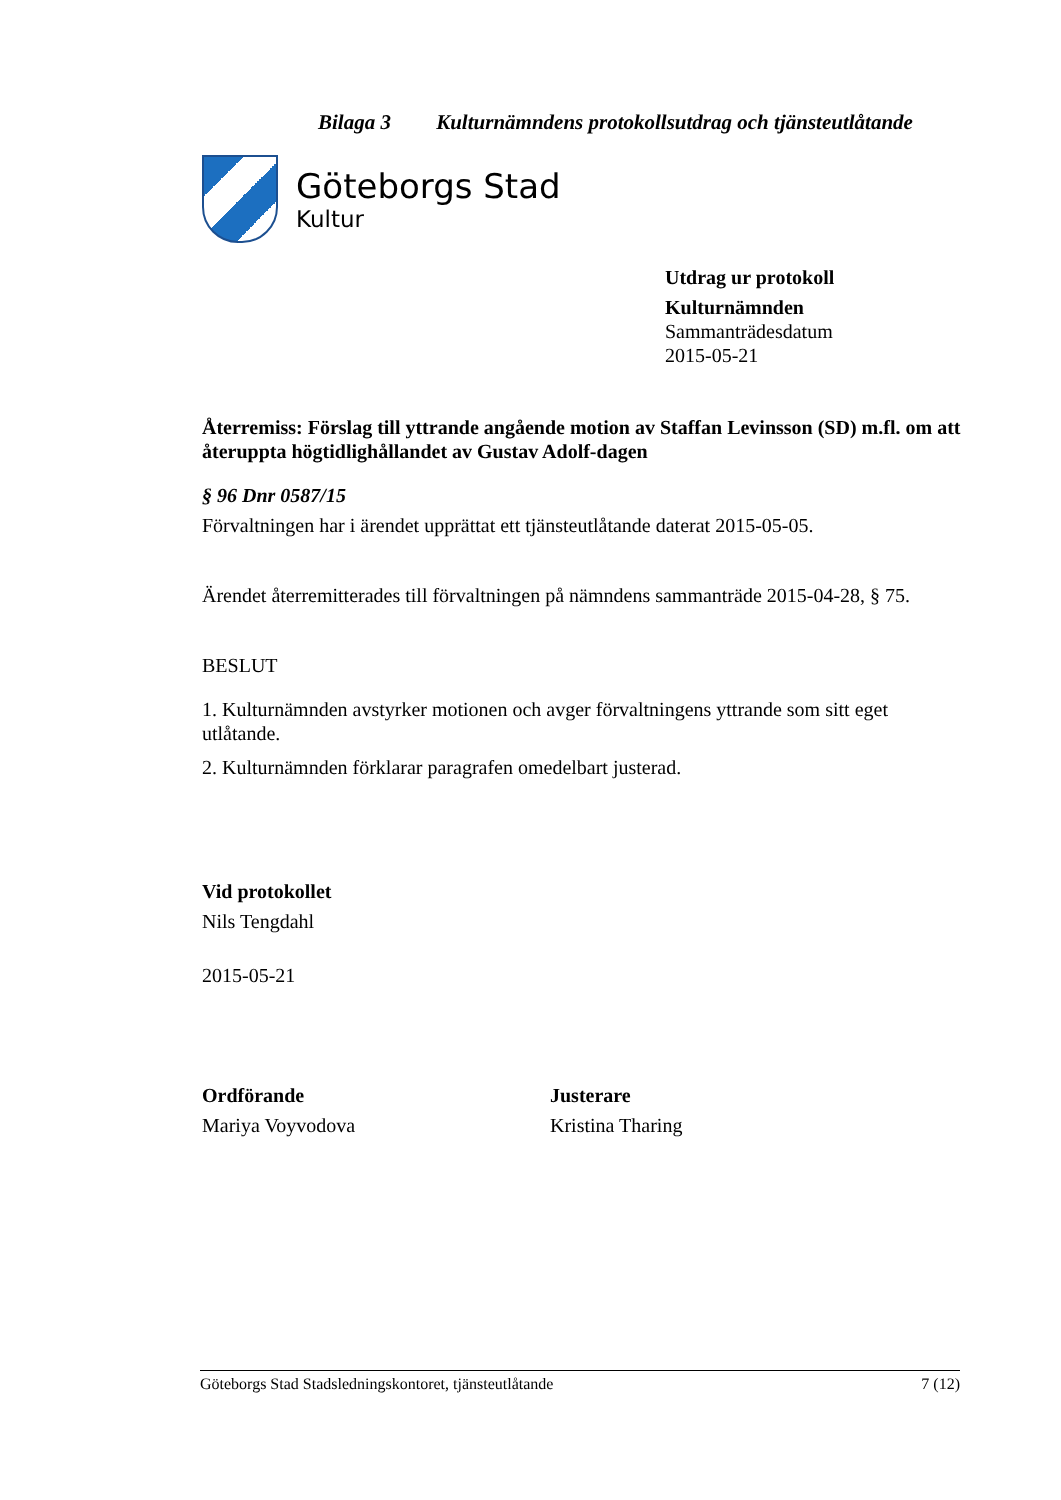Bilaga 3 Kulturnämndens protokollsutdrag och tjänsteutlåtande
Göteborgs Stad
Kultur
Utdrag ur protokoll
Kulturnämnden
Sammanträdesdatum
2015-05-21
Återremiss: Förslag till yttrande angående motion av Staffan Levinsson (SD) m.fl. om att återuppta högtidlighållandet av Gustav Adolf-dagen
§ 96 Dnr 0587/15
Förvaltningen har i ärendet upprättat ett tjänsteutlåtande daterat 2015-05-05.
Ärendet återremitterades till förvaltningen på nämndens sammanträde 2015-04-28, § 75.
BESLUT
1. Kulturnämnden avstyrker motionen och avger förvaltningens yttrande som sitt eget utlåtande.
2. Kulturnämnden förklarar paragrafen omedelbart justerad.
Vid protokollet
Nils Tengdahl
2015-05-21
Ordförande
Mariya Voyvodova
Justerare
Kristina Tharing
Göteborgs Stad Stadsledningskontoret, tjänsteutlåtande 7 (12)